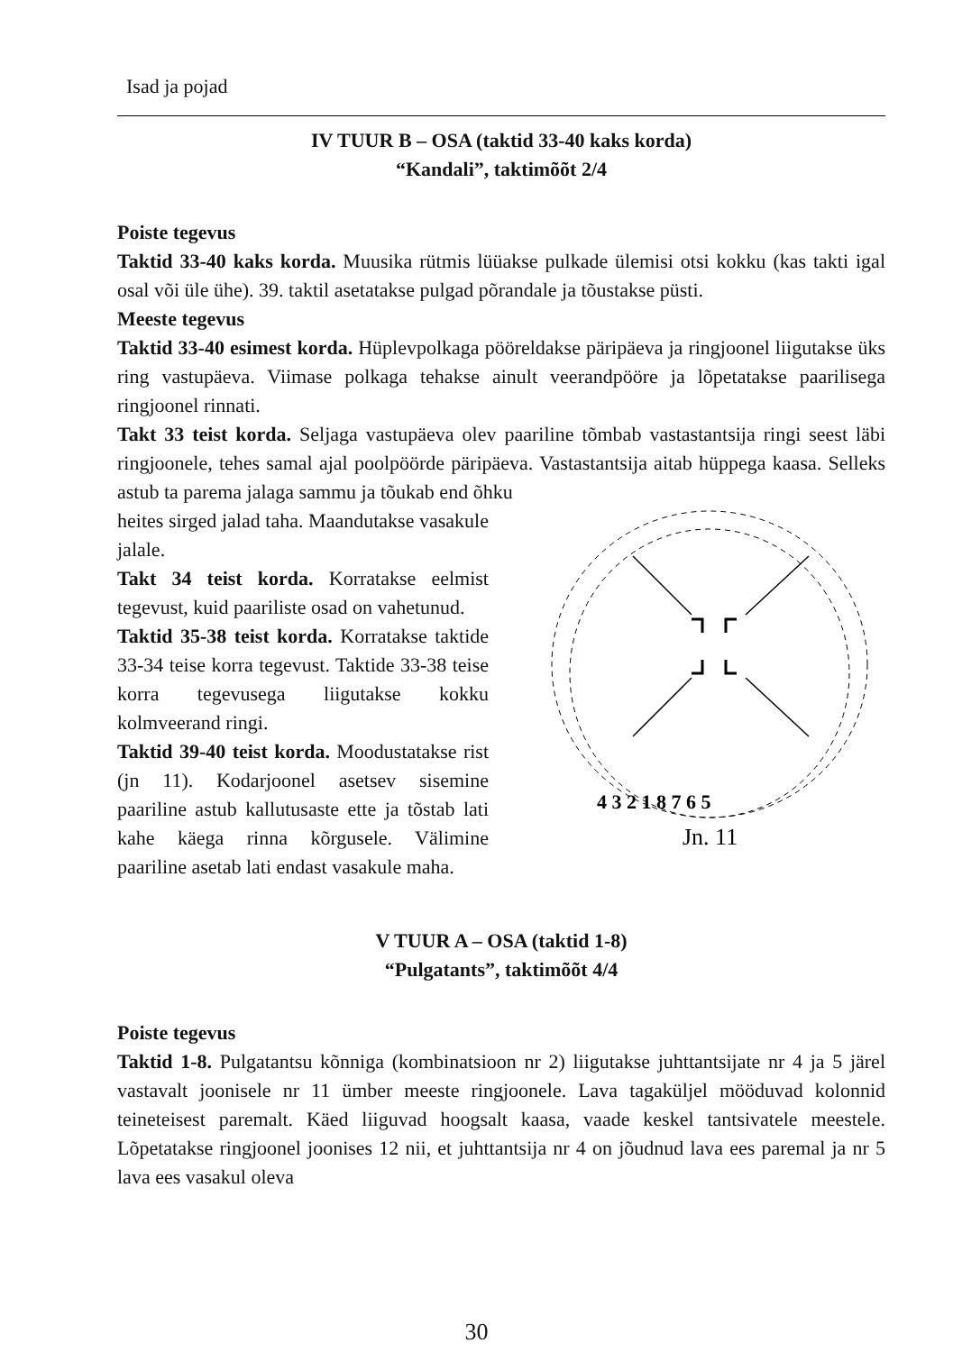Isad ja pojad
IV TUUR B – OSA (taktid 33-40 kaks korda)
“Kandali”, taktimõõt 2/4
Poiste tegevus
Taktid 33-40 kaks korda. Muusika rütmis lüüakse pulkade ülemisi otsi kokku (kas takti igal osal või üle ühe). 39. taktil asetatakse pulgad põrandale ja tõustakse püsti.
Meeste tegevus
Taktid 33-40 esimest korda. Hüplevpolkaga pööreldakse päripäeva ja ringjoonel liigutakse üks ring vastupäeva. Viimase polkaga tehakse ainult veerandpööre ja lõpetatakse paarilisega ringjoonel rinnati.
Takt 33 teist korda. Seljaga vastupäeva olev paariline tõmbab vastastantsija ringi seest läbi ringjoonele, tehes samal ajal poolpöörde päripäeva. Vastastantsija aitab hüppega kaasa. Selleks astub ta parema jalaga sammu ja tõukab end õhku
4 3 2 1 8 7 6 5
Jn. 11
heites sirged jalad taha. Maandutakse vasakule jalale.
Takt 34 teist korda. Korratakse eelmist tegevust, kuid paariliste osad on vahetunud.
Taktid 35-38 teist korda. Korratakse taktide 33-34 teise korra tegevust. Taktide 33-38 teise korra tegevusega liigutakse kokku kolmveerand ringi.
Taktid 39-40 teist korda. Moodustatakse rist (jn 11). Kodarjoonel asetsev sisemine paariline astub kallutusaste ette ja tõstab lati kahe käega rinna kõrgusele. Välimine paariline asetab lati endast vasakule maha.
V TUUR A – OSA (taktid 1-8)
“Pulgatants”, taktimõõt 4/4
Poiste tegevus
Taktid 1-8. Pulgatantsu kõnniga (kombinatsioon nr 2) liigutakse juhttantsijate nr 4 ja 5 järel vastavalt joonisele nr 11 ümber meeste ringjoonele. Lava tagaküljel mööduvad kolonnid teineteisest paremalt. Käed liiguvad hoogsalt kaasa, vaade keskel tantsivatele meestele. Lõpetatakse ringjoonel joonises 12 nii, et juhttantsija nr 4 on jõudnud lava ees paremal ja nr 5 lava ees vasakul oleva
30